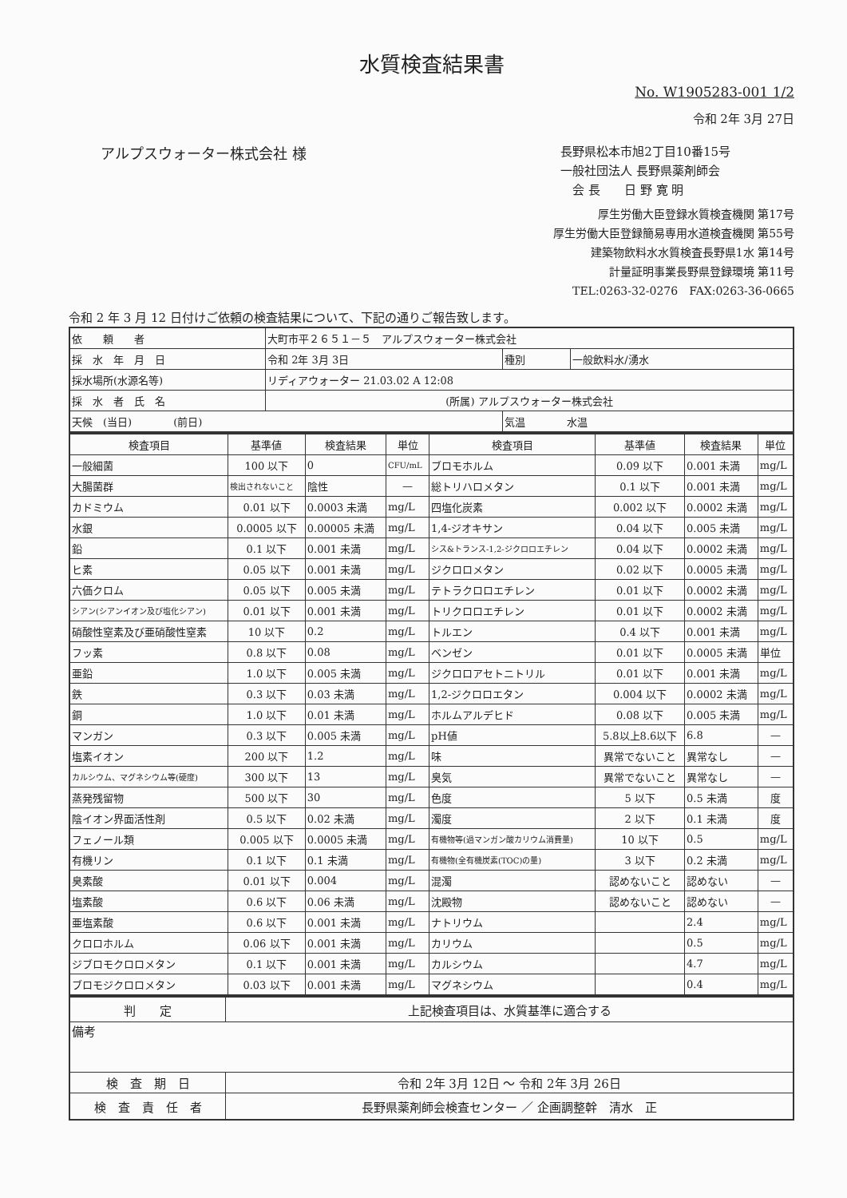水質検査結果書
No. W1905283-001 1/2
令和 2年 3月 27日
アルプスウォーター株式会社 様
長野県松本市旭2丁目10番15号
一般社団法人 長野県薬剤師会
　会 長　　日 野 寛 明
厚生労働大臣登録水質検査機関 第17号
厚生労働大臣登録簡易専用水道検査機関 第55号
建築物飲料水水質検査長野県1水 第14号
計量証明事業長野県登録環境 第11号
TEL:0263-32-0276　FAX:0263-36-0665
令和 2 年 3 月 12 日付けご依頼の検査結果について、下記の通りご報告致します。
| 依 頼 者 | 大町市平２６５１－５ アルプスウォーター株式会社 | | |
| 採 水 年 月 日 | 令和 2年 3月 3日 | 種別 | 一般飲料水/湧水 |
| 採水場所(水源名等) | リディアウォーター 21.03.02 A 12:08 | | |
| 採 水 者 氏 名 | (所属) アルプスウォーター株式会社 | | |
| 天候 (当日) (前日) | | 気温 水温 | |
| 検査項目 | 基準値 | 検査結果 | 単位 | 検査項目 | 基準値 | 検査結果 | 単位 |
| --- | --- | --- | --- | --- | --- | --- | --- |
| 一般細菌 | 100 以下 | 0 | CFU/mL | ブロモホルム | 0.09 以下 | 0.001 未満 | mg/L |
| 大腸菌群 | 検出されないこと | 陰性 | — | 総トリハロメタン | 0.1 以下 | 0.001 未満 | mg/L |
| カドミウム | 0.01 以下 | 0.0003 未満 | mg/L | 四塩化炭素 | 0.002 以下 | 0.0002 未満 | mg/L |
| 水銀 | 0.0005 以下 | 0.00005 未満 | mg/L | 1,4-ジオキサン | 0.04 以下 | 0.005 未満 | mg/L |
| 鉛 | 0.1 以下 | 0.001 未満 | mg/L | シス&トランス-1,2-ジクロロエチレン | 0.04 以下 | 0.0002 未満 | mg/L |
| ヒ素 | 0.05 以下 | 0.001 未満 | mg/L | ジクロロメタン | 0.02 以下 | 0.0005 未満 | mg/L |
| 六価クロム | 0.05 以下 | 0.005 未満 | mg/L | テトラクロロエチレン | 0.01 以下 | 0.0002 未満 | mg/L |
| シアン(シアンイオン及び塩化シアン) | 0.01 以下 | 0.001 未満 | mg/L | トリクロロエチレン | 0.01 以下 | 0.0002 未満 | mg/L |
| 硝酸性窒素及び亜硝酸性窒素 | 10 以下 | 0.2 | mg/L | トルエン | 0.4 以下 | 0.001 未満 | mg/L |
| フッ素 | 0.8 以下 | 0.08 | mg/L | ベンゼン | 0.01 以下 | 0.0005 未満 | 単位 |
| 亜鉛 | 1.0 以下 | 0.005 未満 | mg/L | ジクロロアセトニトリル | 0.01 以下 | 0.001 未満 | mg/L |
| 鉄 | 0.3 以下 | 0.03 未満 | mg/L | 1,2-ジクロロエタン | 0.004 以下 | 0.0002 未満 | mg/L |
| 銅 | 1.0 以下 | 0.01 未満 | mg/L | ホルムアルデヒド | 0.08 以下 | 0.005 未満 | mg/L |
| マンガン | 0.3 以下 | 0.005 未満 | mg/L | pH値 | 5.8以上8.6以下 | 6.8 | — |
| 塩素イオン | 200 以下 | 1.2 | mg/L | 味 | 異常でないこと | 異常なし | — |
| カルシウム、マグネシウム等(硬度) | 300 以下 | 13 | mg/L | 臭気 | 異常でないこと | 異常なし | — |
| 蒸発残留物 | 500 以下 | 30 | mg/L | 色度 | 5 以下 | 0.5 未満 | 度 |
| 陰イオン界面活性剤 | 0.5 以下 | 0.02 未満 | mg/L | 濁度 | 2 以下 | 0.1 未満 | 度 |
| フェノール類 | 0.005 以下 | 0.0005 未満 | mg/L | 有機物等(過マンガン酸カリウム消費量) | 10 以下 | 0.5 | mg/L |
| 有機リン | 0.1 以下 | 0.1 未満 | mg/L | 有機物(全有機炭素(TOC)の量) | 3 以下 | 0.2 未満 | mg/L |
| 臭素酸 | 0.01 以下 | 0.004 | mg/L | 混濁 | 認めないこと | 認めない | — |
| 塩素酸 | 0.6 以下 | 0.06 未満 | mg/L | 沈殿物 | 認めないこと | 認めない | — |
| 亜塩素酸 | 0.6 以下 | 0.001 未満 | mg/L | ナトリウム | | 2.4 | mg/L |
| クロロホルム | 0.06 以下 | 0.001 未満 | mg/L | カリウム | | 0.5 | mg/L |
| ジブロモクロロメタン | 0.1 以下 | 0.001 未満 | mg/L | カルシウム | | 4.7 | mg/L |
| ブロモジクロロメタン | 0.03 以下 | 0.001 未満 | mg/L | マグネシウム | | 0.4 | mg/L |
| 判 定 | 上記検査項目は、水質基準に適合する |
| 備考 | |
| 検 査 期 日 | 令和 2年 3月 12日 〜 令和 2年 3月 26日 |
| 検 査 責 任 者 | 長野県薬剤師会検査センター ／ 企画調整幹 清水 正 |